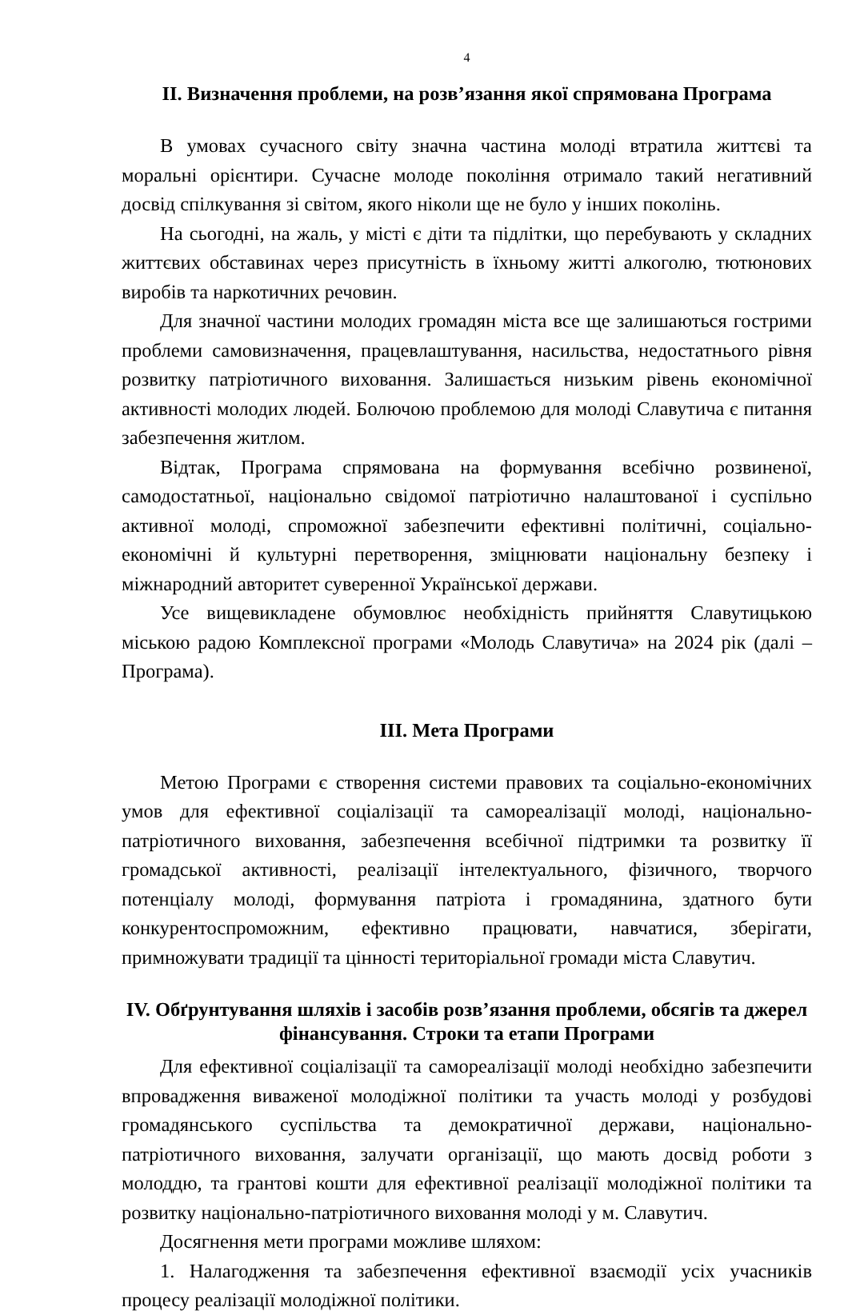4
ІІ. Визначення проблеми, на розв’язання якої спрямована Програма
В умовах сучасного світу значна частина молоді втратила життєві та моральні орієнтири. Сучасне молоде покоління отримало такий негативний досвід спілкування зі світом, якого ніколи ще не було у інших поколінь.
На сьогодні, на жаль, у місті є діти та підлітки, що перебувають у складних життєвих обставинах через присутність в їхньому житті алкоголю, тютюнових виробів та наркотичних речовин.
Для значної частини молодих громадян міста все ще залишаються гострими проблеми самовизначення, працевлаштування, насильства, недостатнього рівня розвитку патріотичного виховання. Залишається низьким рівень економічної активності молодих людей. Болючою проблемою для молоді Славутича є питання забезпечення житлом.
Відтак, Програма спрямована на формування всебічно розвиненої, самодостатньої, національно свідомої патріотично налаштованої і суспільно активної молоді, спроможної забезпечити ефективні політичні, соціально-економічні й культурні перетворення, зміцнювати національну безпеку і міжнародний авторитет суверенної Української держави.
Усе вищевикладене обумовлює необхідність прийняття Славутицькою міською радою Комплексної програми «Молодь Славутича» на 2024 рік (далі – Програма).
ІІІ. Мета Програми
Метою Програми є створення системи правових та соціально-економічних умов для ефективної соціалізації та самореалізації молоді, національно-патріотичного виховання, забезпечення всебічної підтримки та розвитку її громадської активності, реалізації інтелектуального, фізичного, творчого потенціалу молоді, формування патріота і громадянина, здатного бути конкурентоспроможним, ефективно працювати, навчатися, зберігати, примножувати традиції та цінності територіальної громади міста Славутич.
IV. Обґрунтування шляхів і засобів розв’язання проблеми, обсягів та джерел фінансування. Строки та етапи Програми
Для ефективної соціалізації та самореалізації молоді необхідно забезпечити впровадження виваженої молодіжної політики та участь молоді у розбудові громадянського суспільства та демократичної держави, національно-патріотичного виховання, залучати організації, що мають досвід роботи з молоддю, та грантові кошти для ефективної реалізації молодіжної політики та розвитку національно-патріотичного виховання молоді у м. Славутич.
Досягнення мети програми можливе шляхом:
1. Налагодження та забезпечення ефективної взаємодії усіх учасників процесу реалізації молодіжної політики.